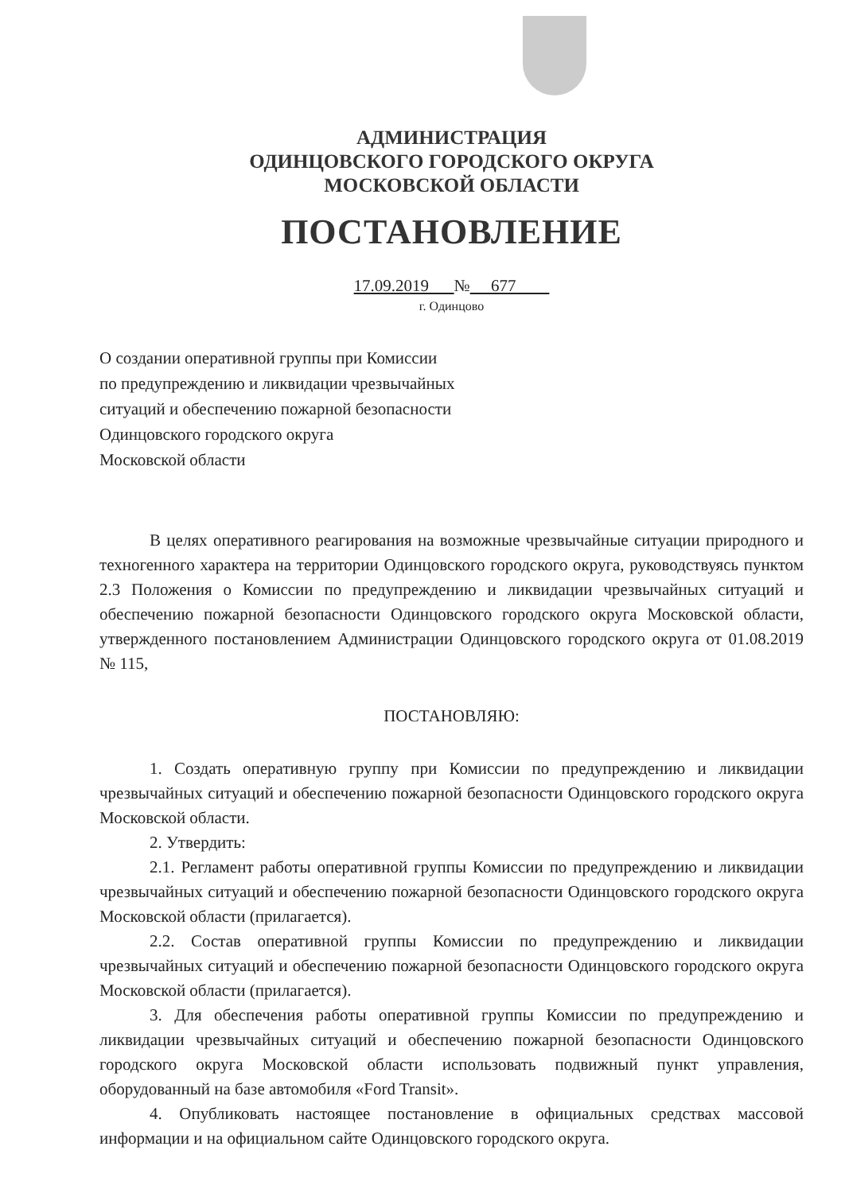АДМИНИСТРАЦИЯ
ОДИНЦОВСКОГО ГОРОДСКОГО ОКРУГА
МОСКОВСКОЙ ОБЛАСТИ
ПОСТАНОВЛЕНИЕ
17.09.2019 № 677
г. Одинцово
О создании оперативной группы при Комиссии
по предупреждению и ликвидации чрезвычайных
ситуаций и обеспечению пожарной безопасности
Одинцовского городского округа
Московской области
В целях оперативного реагирования на возможные чрезвычайные ситуации природного и техногенного характера на территории Одинцовского городского округа, руководствуясь пунктом 2.3 Положения о Комиссии по предупреждению и ликвидации чрезвычайных ситуаций и обеспечению пожарной безопасности Одинцовского городского округа Московской области, утвержденного постановлением Администрации Одинцовского городского округа от 01.08.2019 № 115,
ПОСТАНОВЛЯЮ:
1. Создать оперативную группу при Комиссии по предупреждению и ликвидации чрезвычайных ситуаций и обеспечению пожарной безопасности Одинцовского городского округа Московской области.
2. Утвердить:
2.1. Регламент работы оперативной группы Комиссии по предупреждению и ликвидации чрезвычайных ситуаций и обеспечению пожарной безопасности Одинцовского городского округа Московской области (прилагается).
2.2. Состав оперативной группы Комиссии по предупреждению и ликвидации чрезвычайных ситуаций и обеспечению пожарной безопасности Одинцовского городского округа Московской области (прилагается).
3. Для обеспечения работы оперативной группы Комиссии по предупреждению и ликвидации чрезвычайных ситуаций и обеспечению пожарной безопасности Одинцовского городского округа Московской области использовать подвижный пункт управления, оборудованный на базе автомобиля «Ford Transit».
4. Опубликовать настоящее постановление в официальных средствах массовой информации и на официальном сайте Одинцовского городского округа.